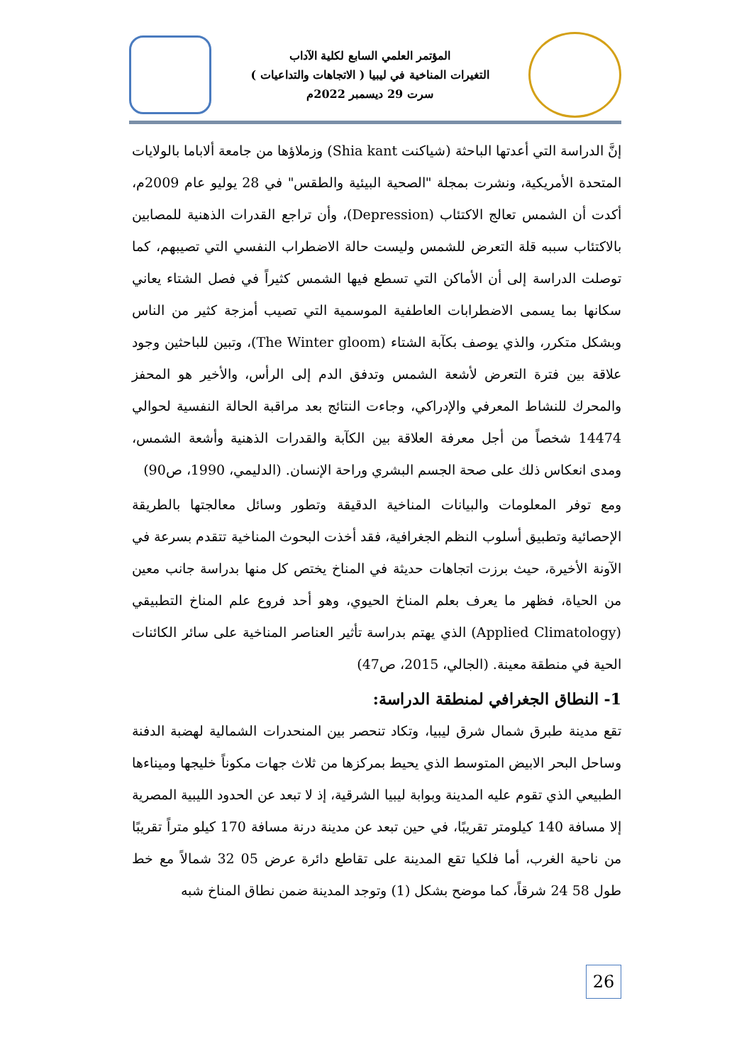المؤتمر العلمي السابع لكلية الآداب
التغيرات المناخية في ليبيا ( الاتجاهات والتداعيات )
سرت 29 ديسمبر 2022م
إنَّ الدراسة التي أعدتها الباحثة (شياكنت Shia kant) وزملاؤها من جامعة ألاباما بالولايات المتحدة الأمريكية، ونشرت بمجلة "الصحية البيئية والطقس" في 28 يوليو عام 2009م، أكدت أن الشمس تعالج الاكتئاب (Depression)، وأن تراجع القدرات الذهنية للمصابين بالاكتئاب سببه قلة التعرض للشمس وليست حالة الاضطراب النفسي التي تصيبهم، كما توصلت الدراسة إلى أن الأماكن التي تسطع فيها الشمس كثيراً في فصل الشتاء يعاني سكانها بما يسمى الاضطرابات العاطفية الموسمية التي تصيب أمزجة كثير من الناس وبشكل متكرر، والذي يوصف بكآبة الشتاء (The Winter gloom)، وتبين للباحثين وجود علاقة بين فترة التعرض لأشعة الشمس وتدفق الدم إلى الرأس، والأخير هو المحفز والمحرك للنشاط المعرفي والإدراكي، وجاءت النتائج بعد مراقبة الحالة النفسية لحوالي 14474 شخصاً من أجل معرفة العلاقة بين الكآبة والقدرات الذهنية وأشعة الشمس، ومدى انعكاس ذلك على صحة الجسم البشري وراحة الإنسان. (الدليمي، 1990، ص90)
ومع توفر المعلومات والبيانات المناخية الدقيقة وتطور وسائل معالجتها بالطريقة الإحصائية وتطبيق أسلوب النظم الجغرافية، فقد أخذت البحوث المناخية تتقدم بسرعة في الآونة الأخيرة، حيث برزت اتجاهات حديثة في المناخ يختص كل منها بدراسة جانب معين من الحياة، فظهر ما يعرف بعلم المناخ الحيوي، وهو أحد فروع علم المناخ التطبيقي (Applied Climatology) الذي يهتم بدراسة تأثير العناصر المناخية على سائر الكائنات الحية في منطقة معينة. (الجالي، 2015، ص47)
1- النطاق الجغرافي لمنطقة الدراسة:
تقع مدينة طبرق شمال شرق ليبيا، وتكاد تنحصر بين المنحدرات الشمالية لهضبة الدفنة وساحل البحر الابيض المتوسط الذي يحيط بمركزها من ثلاث جهات مكوناً خليجها وميناءها الطبيعي الذي تقوم عليه المدينة وبوابة ليبيا الشرقية، إذ لا تبعد عن الحدود الليبية المصرية إلا مسافة 140 كيلومتر تقريبًا، في حين تبعد عن مدينة درنة مسافة 170 كيلو متراً تقريبًا من ناحية الغرب، أما فلكيا تقع المدينة على تقاطع دائرة عرض 05 32 شمالاً مع خط طول 58 24 شرقاً، كما موضح بشكل (1) وتوجد المدينة ضمن نطاق المناخ شبه
26